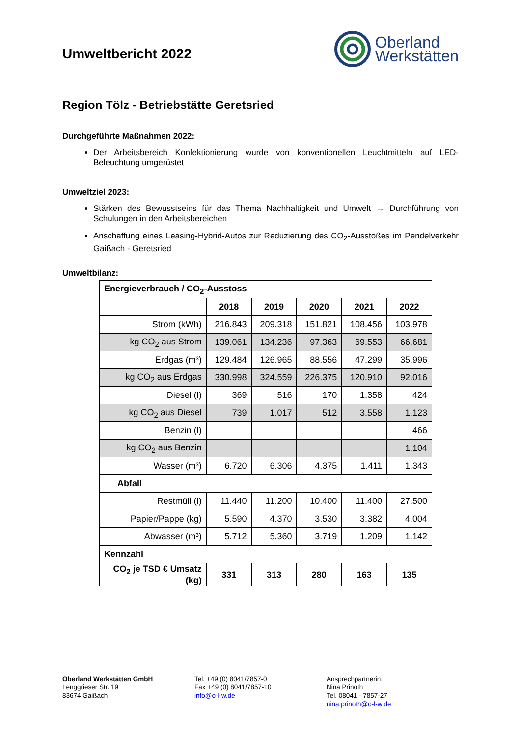Umweltbericht 2022
Oberland
Werkstätten
Region Tölz - Betriebstätte Geretsried
Durchgeführte Maßnahmen 2022:
Der Arbeitsbereich Konfektionierung wurde von konventionellen Leuchtmitteln auf LED-Beleuchtung umgerüstet
Umweltziel 2023:
Stärken des Bewusstseins für das Thema Nachhaltigkeit und Umwelt → Durchführung von Schulungen in den Arbeitsbereichen
Anschaffung eines Leasing-Hybrid-Autos zur Reduzierung des CO<sub>2</sub>-Ausstoßes im Pendelverkehr Gaißach - Geretsried
Umweltbilanz:
| Energieverbrauch / CO<sub>2</sub>-Ausstoss | | | | | |
| | 2018 | 2019 | 2020 | 2021 | 2022 |
| Strom (kWh) | 216.843 | 209.318 | 151.821 | 108.456 | 103.978 |
| kg CO<sub>2</sub> aus Strom | 139.061 | 134.236 | 97.363 | 69.553 | 66.681 |
| Erdgas (m³) | 129.484 | 126.965 | 88.556 | 47.299 | 35.996 |
| kg CO<sub>2</sub> aus Erdgas | 330.998 | 324.559 | 226.375 | 120.910 | 92.016 |
| Diesel (l) | 369 | 516 | 170 | 1.358 | 424 |
| kg CO<sub>2</sub> aus Diesel | 739 | 1.017 | 512 | 3.558 | 1.123 |
| Benzin (l) | | | | | 466 |
| kg CO<sub>2</sub> aus Benzin | | | | | 1.104 |
| Wasser (m³) | 6.720 | 6.306 | 4.375 | 1.411 | 1.343 |
| Abfall | | | | | |
| Restmüll (l) | 11.440 | 11.200 | 10.400 | 11.400 | 27.500 |
| Papier/Pappe (kg) | 5.590 | 4.370 | 3.530 | 3.382 | 4.004 |
| Abwasser (m³) | 5.712 | 5.360 | 3.719 | 1.209 | 1.142 |
| Kennzahl | | | | | |
| CO<sub>2</sub> je TSD € Umsatz (kg) | 331 | 313 | 280 | 163 | 135 |
Oberland Werkstätten GmbH
Lenggrieser Str. 19
83674 Gaißach
Tel. +49 (0) 8041/7857-0
Fax +49 (0) 8041/7857-10
info@o-l-w.de
Ansprechpartnerin:
Nina Prinoth
Tel. 08041 - 7857-27
nina.prinoth@o-l-w.de